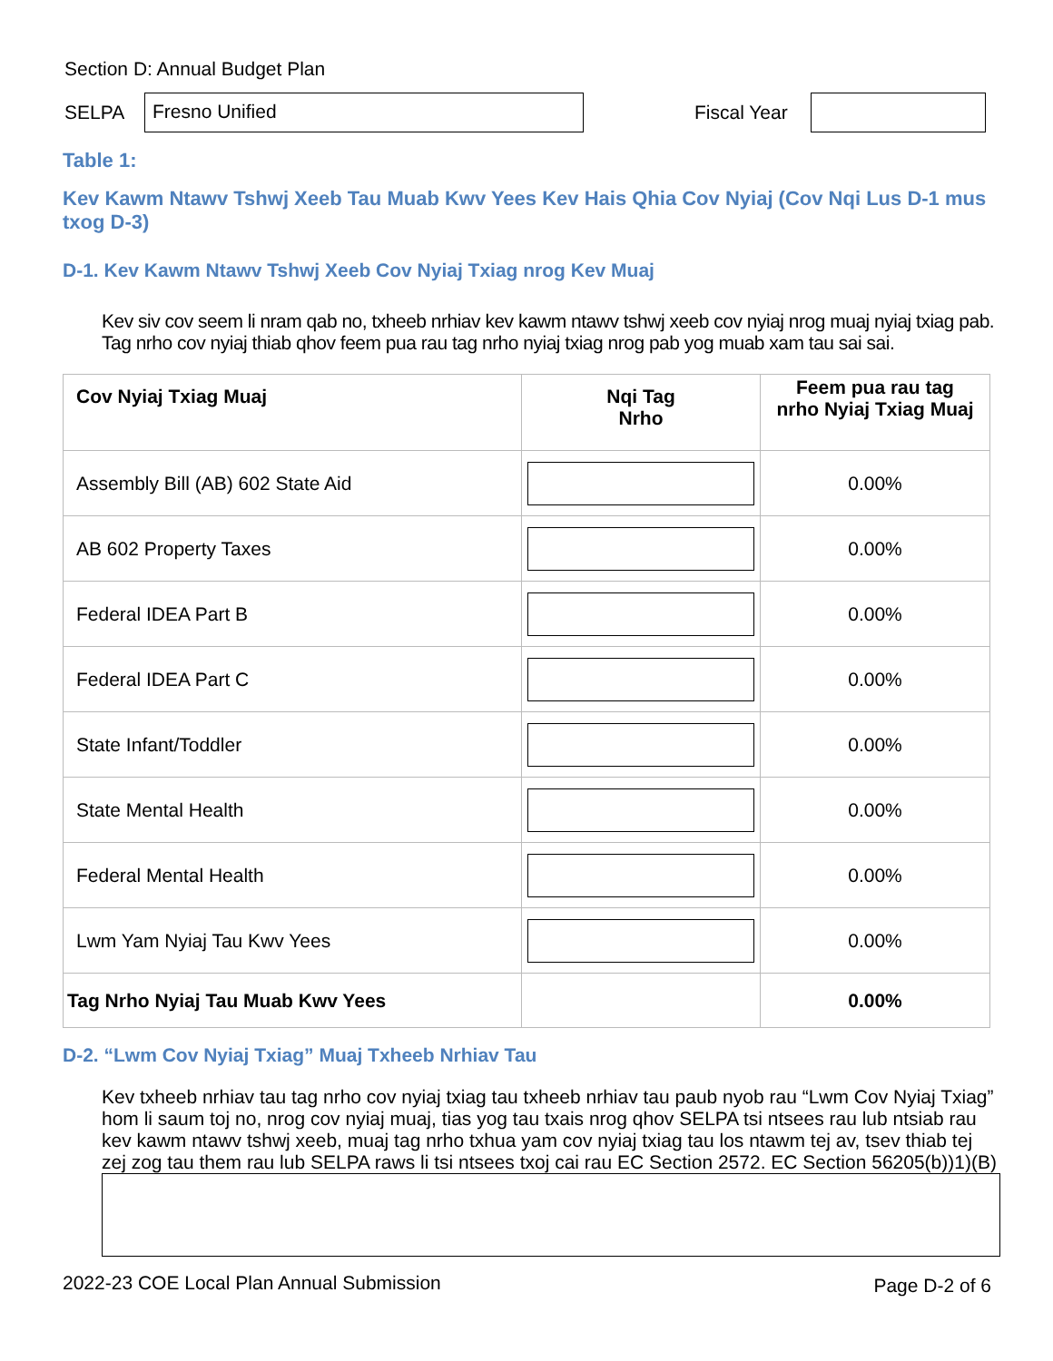Section D: Annual Budget Plan
SELPA
Fresno Unified
Fiscal Year
Table 1:
Kev Kawm Ntawv Tshwj Xeeb Tau Muab Kwv Yees Kev Hais Qhia Cov Nyiaj (Cov Nqi Lus D-1 mus txog D-3)
D-1. Kev Kawm Ntawv Tshwj Xeeb Cov Nyiaj Txiag nrog Kev Muaj
Kev siv cov seem li nram qab no, txheeb nrhiav kev kawm ntawv tshwj xeeb cov nyiaj nrog muaj nyiaj txiag pab. Tag nrho cov nyiaj thiab qhov feem pua rau tag nrho nyiaj txiag nrog pab yog muab xam tau sai sai.
| Cov Nyiaj Txiag Muaj | Nqi Tag Nrho | Feem pua rau tag nrho Nyiaj Txiag Muaj |
| --- | --- | --- |
| Assembly Bill (AB) 602 State Aid | | 0.00% |
| AB 602 Property Taxes | | 0.00% |
| Federal IDEA Part B | | 0.00% |
| Federal IDEA Part C | | 0.00% |
| State Infant/Toddler | | 0.00% |
| State Mental Health | | 0.00% |
| Federal Mental Health | | 0.00% |
| Lwm Yam Nyiaj Tau Kwv Yees | | 0.00% |
| Tag Nrho Nyiaj Tau Muab Kwv Yees | | 0.00% |
D-2. “Lwm Cov Nyiaj Txiag” Muaj Txheeb Nrhiav Tau
Kev txheeb nrhiav tau tag nrho cov nyiaj txiag tau txheeb nrhiav tau paub nyob rau “Lwm Cov Nyiaj Txiag” hom li saum toj no, nrog cov nyiaj muaj, tias yog tau txais nrog qhov SELPA tsi ntsees rau lub ntsiab rau kev kawm ntawv tshwj xeeb, muaj tag nrho txhua yam cov nyiaj txiag tau los ntawm tej av, tsev thiab tej zej zog tau them rau lub SELPA raws li tsi ntsees txoj cai rau EC Section 2572. EC Section 56205(b))1)(B)
2022-23 COE Local Plan Annual Submission Page D-2 of 6